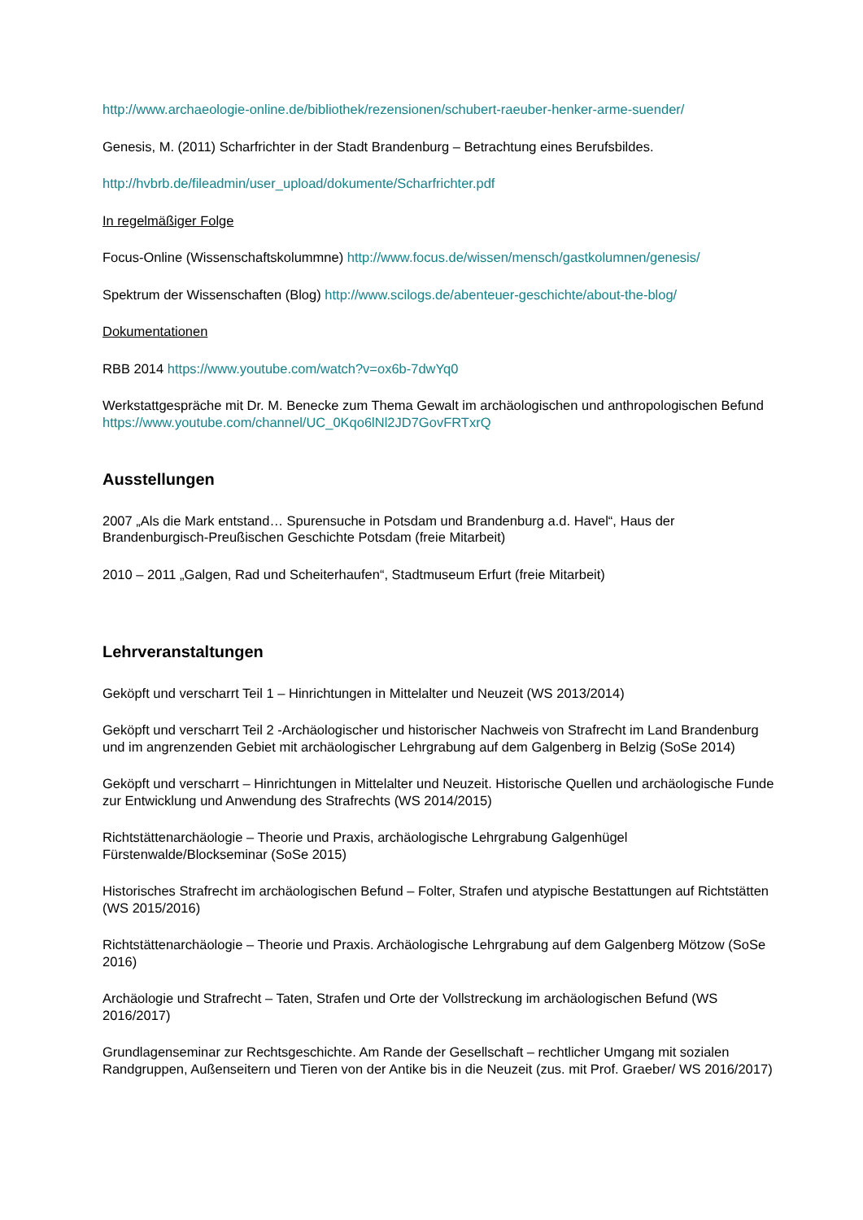http://www.archaeologie-online.de/bibliothek/rezensionen/schubert-raeuber-henker-arme-suender/
Genesis, M. (2011) Scharfrichter in der Stadt Brandenburg – Betrachtung eines Berufsbildes.
http://hvbrb.de/fileadmin/user_upload/dokumente/Scharfrichter.pdf
In regelmäßiger Folge
Focus-Online (Wissenschaftskolummne) http://www.focus.de/wissen/mensch/gastkolumnen/genesis/
Spektrum der Wissenschaften (Blog) http://www.scilogs.de/abenteuer-geschichte/about-the-blog/
Dokumentationen
RBB 2014 https://www.youtube.com/watch?v=ox6b-7dwYq0
Werkstattgespräche mit Dr. M. Benecke zum Thema Gewalt im archäologischen und anthropologischen Befund https://www.youtube.com/channel/UC_0Kqo6lNl2JD7GovFRTxrQ
Ausstellungen
2007 „Als die Mark entstand… Spurensuche in Potsdam und Brandenburg a.d. Havel“, Haus der Brandenburgisch-Preußischen Geschichte Potsdam (freie Mitarbeit)
2010 – 2011 „Galgen, Rad und Scheiterhaufen“, Stadtmuseum Erfurt (freie Mitarbeit)
Lehrveranstaltungen
Geköpft und verscharrt Teil 1 – Hinrichtungen in Mittelalter und Neuzeit (WS 2013/2014)
Geköpft und verscharrt Teil 2 -Archäologischer und historischer Nachweis von Strafrecht im Land Brandenburg und im angrenzenden Gebiet mit archäologischer Lehrgrabung auf dem Galgenberg in Belzig (SoSe 2014)
Geköpft und verscharrt – Hinrichtungen in Mittelalter und Neuzeit. Historische Quellen und archäologische Funde zur Entwicklung und Anwendung des Strafrechts (WS 2014/2015)
Richtstättenarchäologie – Theorie und Praxis, archäologische Lehrgrabung Galgenhügel Fürstenwalde/Blockseminar (SoSe 2015)
Historisches Strafrecht im archäologischen Befund – Folter, Strafen und atypische Bestattungen auf Richtstätten (WS 2015/2016)
Richtstättenarchäologie – Theorie und Praxis. Archäologische Lehrgrabung auf dem Galgenberg Mötzow (SoSe 2016)
Archäologie und Strafrecht – Taten, Strafen und Orte der Vollstreckung im archäologischen Befund (WS 2016/2017)
Grundlagenseminar zur Rechtsgeschichte. Am Rande der Gesellschaft – rechtlicher Umgang mit sozialen Randgruppen, Außenseitern und Tieren von der Antike bis in die Neuzeit (zus. mit Prof. Graeber/ WS 2016/2017)